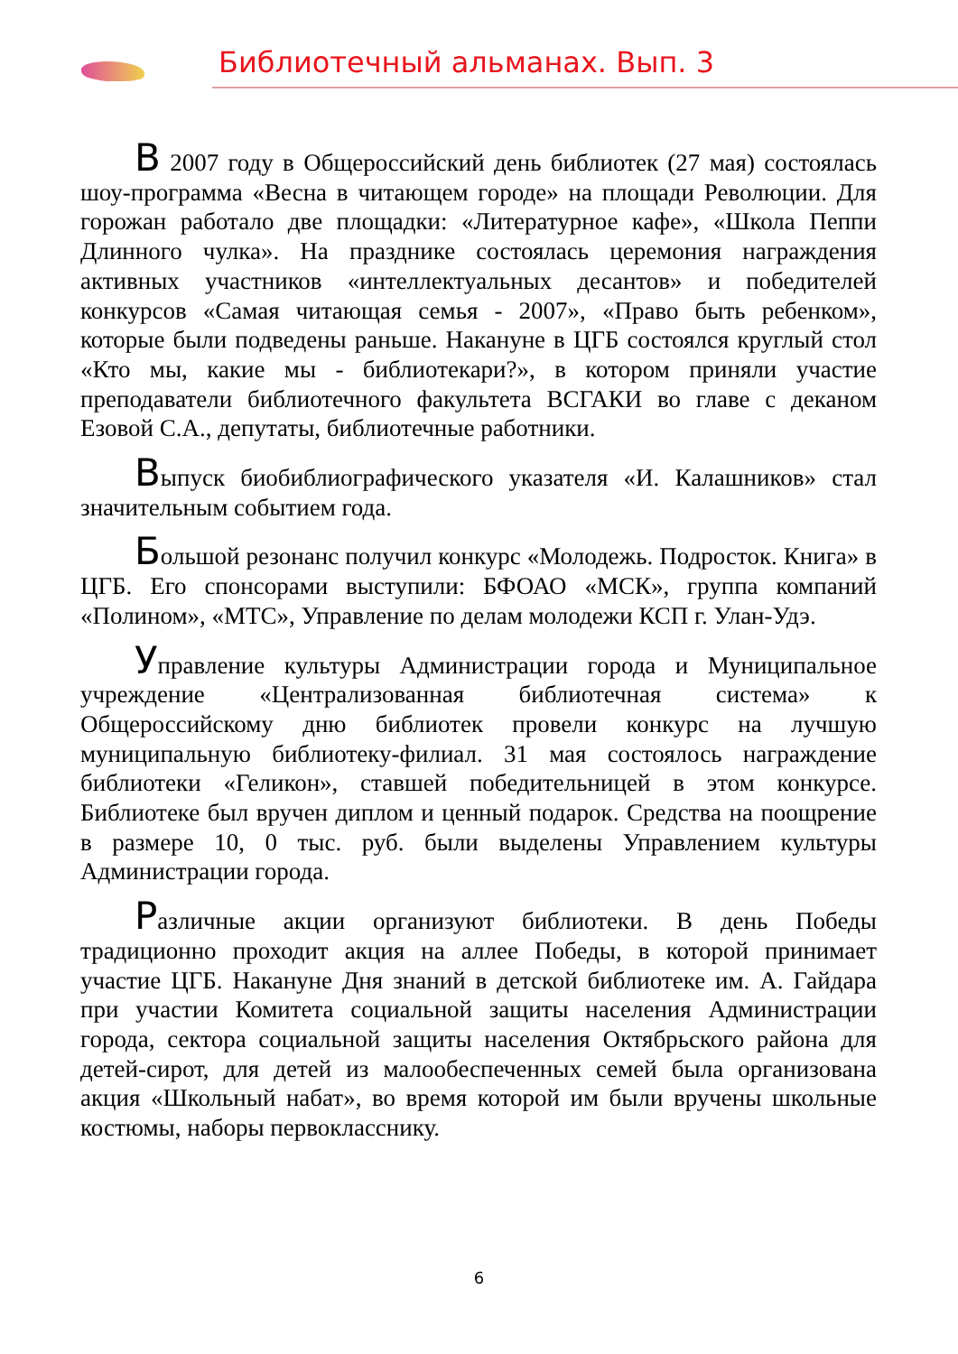Библиотечный альманах. Вып. 3
В 2007 году в Общероссийский день библиотек (27 мая) состоялась шоу-программа «Весна в читающем городе» на площади Революции. Для горожан работало две площадки: «Литературное кафе», «Школа Пеппи Длинного чулка». На празднике состоялась церемония награждения активных участников «интеллектуальных десантов» и победителей конкурсов «Самая читающая семья - 2007», «Право быть ребенком», которые были подведены раньше. Накануне в ЦГБ состоялся круглый стол «Кто мы, какие мы - библиотекари?», в котором приняли участие преподаватели библиотечного факультета ВСГАКИ во главе с деканом Езовой С.А., депутаты, библиотечные работники.
Выпуск биобиблиографического указателя «И. Калашников» стал значительным событием года.
Большой резонанс получил конкурс «Молодежь. Подросток. Книга» в ЦГБ. Его спонсорами выступили: БФОАО «МСК», группа компаний «Полином», «МТС», Управление по делам молодежи КСП г. Улан-Удэ.
Управление культуры Администрации города и Муниципальное учреждение «Централизованная библиотечная система» к Общероссийскому дню библиотек провели конкурс на лучшую муниципальную библиотеку-филиал. 31 мая состоялось награждение библиотеки «Геликон», ставшей победительницей в этом конкурсе. Библиотеке был вручен диплом и ценный подарок. Средства на поощрение в размере 10, 0 тыс. руб. были выделены Управлением культуры Администрации города.
Различные акции организуют библиотеки. В день Победы традиционно проходит акция на аллее Победы, в которой принимает участие ЦГБ. Накануне Дня знаний в детской библиотеке им. А. Гайдара при участии Комитета социальной защиты населения Администрации города, сектора социальной защиты населения Октябрьского района для детей-сирот, для детей из малообеспеченных семей была организована акция «Школьный набат», во время которой им были вручены школьные костюмы, наборы первокласснику.
6